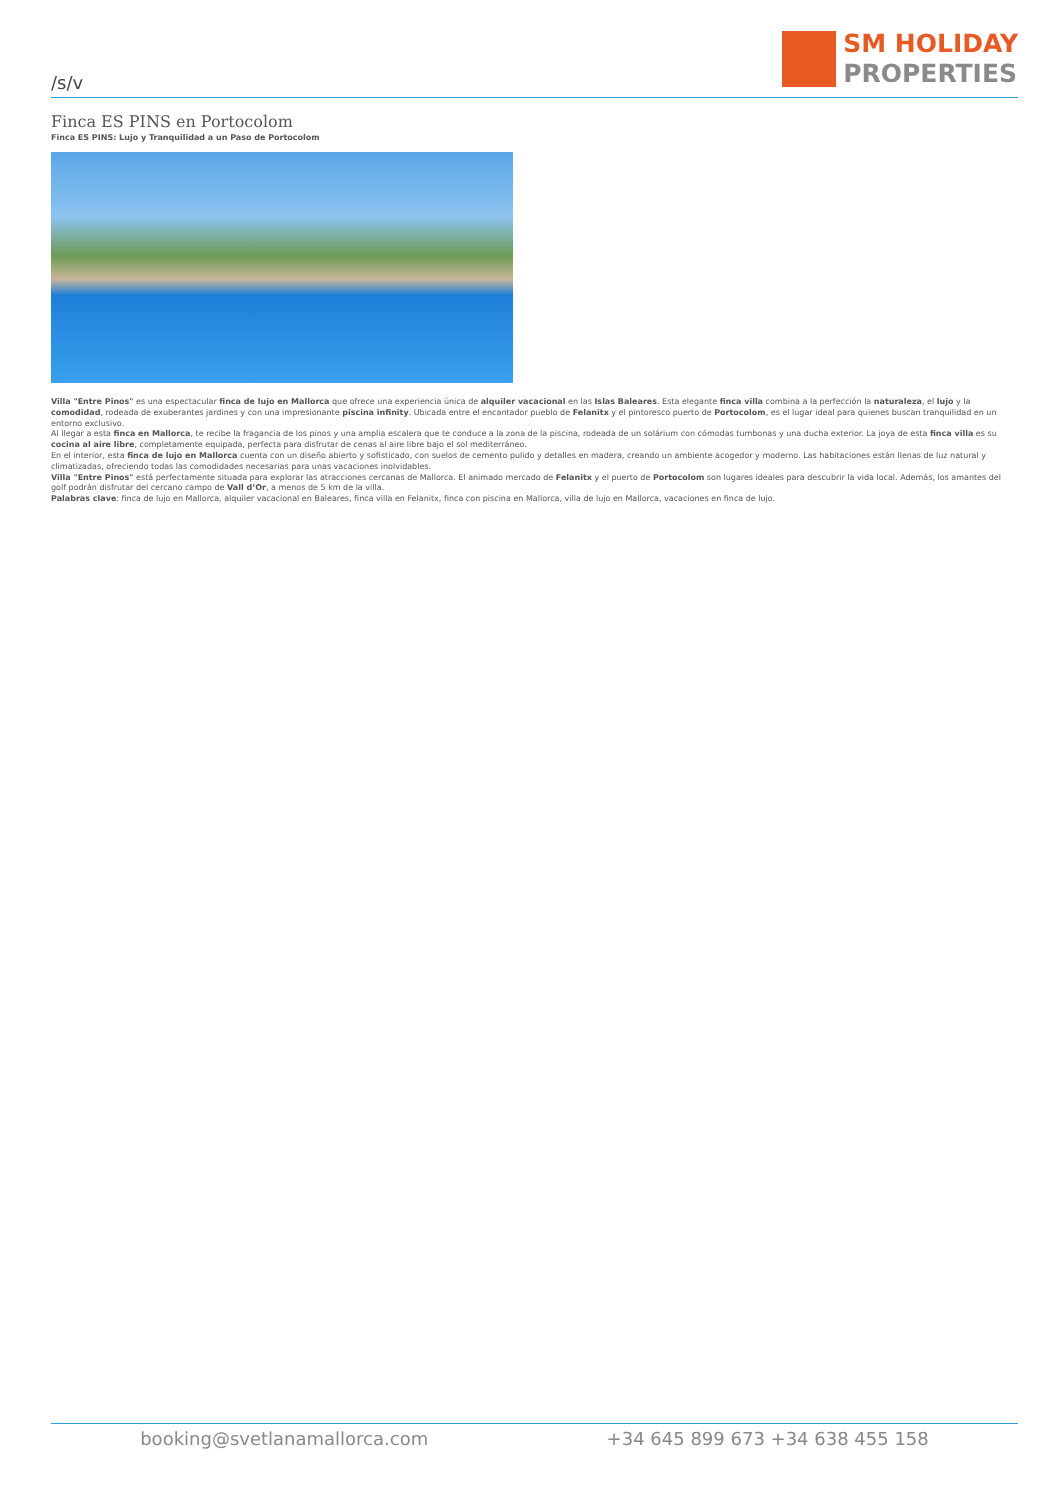/s/v
SM HOLIDAY
PROPERTIES
Finca ES PINS en Portocolom
Finca ES PINS: Lujo y Tranquilidad a un Paso de Portocolom
Villa "Entre Pinos" es una espectacular finca de lujo en Mallorca que ofrece una experiencia única de alquiler vacacional en las Islas Baleares. Esta elegante finca villa combina a la perfección la naturaleza, el lujo y la comodidad, rodeada de exuberantes jardines y con una impresionante piscina infinity. Ubicada entre el encantador pueblo de Felanitx y el pintoresco puerto de Portocolom, es el lugar ideal para quienes buscan tranquilidad en un entorno exclusivo.
Al llegar a esta finca en Mallorca, te recibe la fragancia de los pinos y una amplia escalera que te conduce a la zona de la piscina, rodeada de un solárium con cómodas tumbonas y una ducha exterior. La joya de esta finca villa es su cocina al aire libre, completamente equipada, perfecta para disfrutar de cenas al aire libre bajo el sol mediterráneo.
En el interior, esta finca de lujo en Mallorca cuenta con un diseño abierto y sofisticado, con suelos de cemento pulido y detalles en madera, creando un ambiente acogedor y moderno. Las habitaciones están llenas de luz natural y climatizadas, ofreciendo todas las comodidades necesarias para unas vacaciones inolvidables.
Villa "Entre Pinos" está perfectamente situada para explorar las atracciones cercanas de Mallorca. El animado mercado de Felanitx y el puerto de Portocolom son lugares ideales para descubrir la vida local. Además, los amantes del golf podrán disfrutar del cercano campo de Vall d’Or, a menos de 5 km de la villa.
Palabras clave: finca de lujo en Mallorca, alquiler vacacional en Baleares, finca villa en Felanitx, finca con piscina en Mallorca, villa de lujo en Mallorca, vacaciones en finca de lujo.
booking@svetlanamallorca.com +34 645 899 673 +34 638 455 158